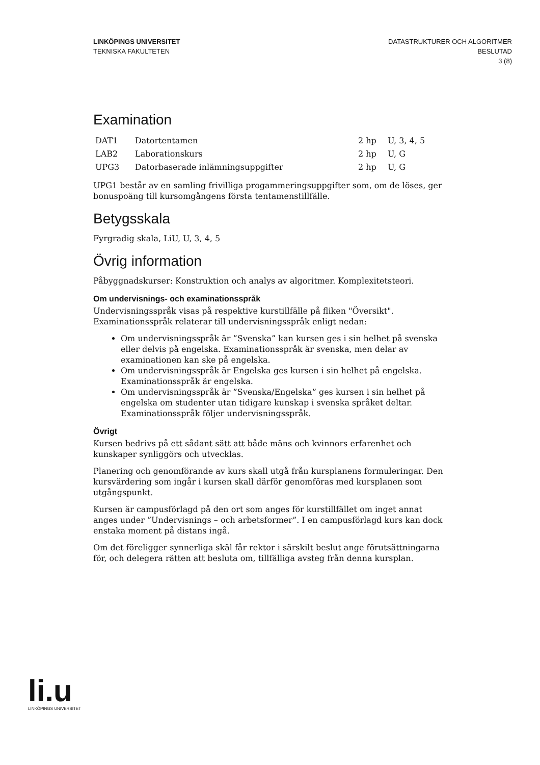LINKÖPINGS UNIVERSITET
TEKNISKA FAKULTETEN
DATASTRUKTURER OCH ALGORITMER
BESLUTAD
3 (8)
Examination
| DAT1 | Datortentamen | 2 hp | U, 3, 4, 5 |
| LAB2 | Laborationskurs | 2 hp | U, G |
| UPG3 | Datorbaserade inlämningsuppgifter | 2 hp | U, G |
UPG1 består av en samling frivilliga progammeringsuppgifter som, om de löses, ger bonuspoäng till kursomgångens första tentamenstillfälle.
Betygsskala
Fyrgradig skala, LiU, U, 3, 4, 5
Övrig information
Påbyggnadskurser: Konstruktion och analys av algoritmer. Komplexitetsteori.
Om undervisnings- och examinationsspråk
Undervisningsspråk visas på respektive kurstillfälle på fliken "Översikt". Examinationsspråk relaterar till undervisningsspråk enligt nedan:
Om undervisningsspråk är ”Svenska” kan kursen ges i sin helhet på svenska eller delvis på engelska. Examinationsspråk är svenska, men delar av examinationen kan ske på engelska.
Om undervisningsspråk är Engelska ges kursen i sin helhet på engelska. Examinationsspråk är engelska.
Om undervisningsspråk är ”Svenska/Engelska” ges kursen i sin helhet på engelska om studenter utan tidigare kunskap i svenska språket deltar. Examinationsspråk följer undervisningsspråk.
Övrigt
Kursen bedrivs på ett sådant sätt att både mäns och kvinnors erfarenhet och kunskaper synliggörs och utvecklas.
Planering och genomförande av kurs skall utgå från kursplanens formuleringar. Den kursvärdering som ingår i kursen skall därför genomföras med kursplanen som utgångspunkt.
Kursen är campusförlagd på den ort som anges för kurstillfället om inget annat anges under ”Undervisnings – och arbetsformer”. I en campusförlagd kurs kan dock enstaka moment på distans ingå.
Om det föreligger synnerliga skäl får rektor i särskilt beslut ange förutsättningarna för, och delegera rätten att besluta om, tillfälliga avsteg från denna kursplan.
li.u
LINKÖPINGS UNIVERSITET